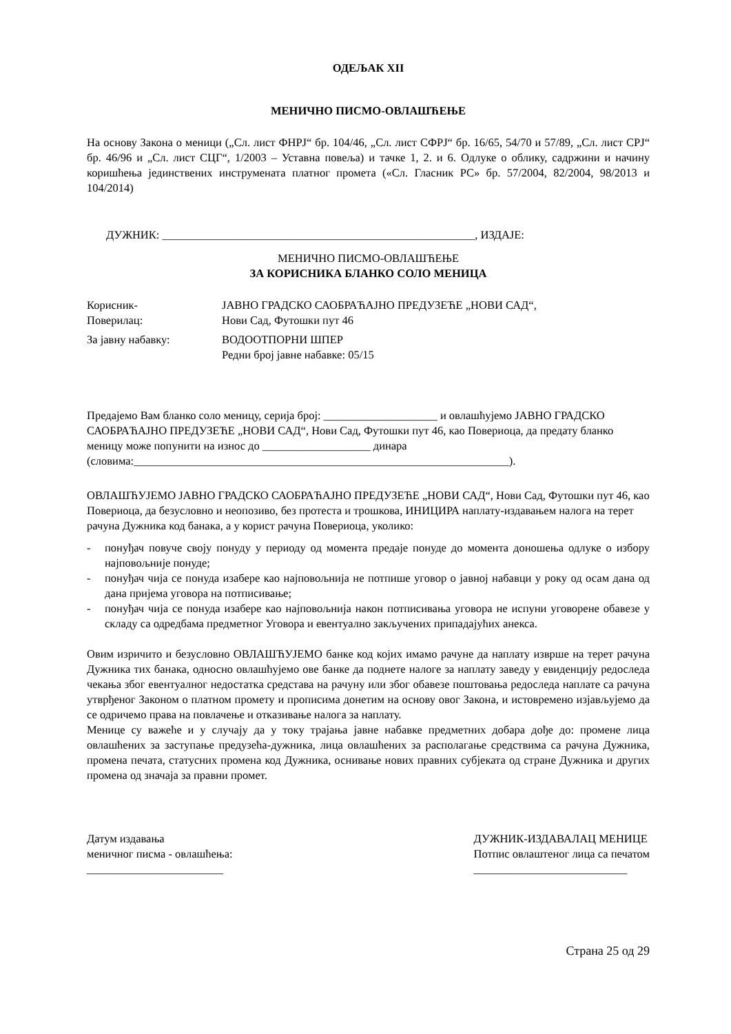ОДЕЉАК XII
МЕНИЧНО ПИСМО-ОВЛАШЋЕЊЕ
На основу Закона о меници („Сл. лист ФНРЈ“ бр. 104/46, „Сл. лист СФРЈ“ бр. 16/65, 54/70 и 57/89, „Сл. лист СРЈ“ бр. 46/96 и „Сл. лист СЦГ“, 1/2003 – Уставна повеља) и тачке 1, 2. и 6. Одлуке о облику, садржини и начину коришћења јединствених инструмената платног промета («Сл. Гласник РС» бр. 57/2004, 82/2004, 98/2013 и 104/2014)
ДУЖНИК: _______________________________________________________, ИЗДАЈЕ:
МЕНИЧНО ПИСМО-ОВЛАШЋЕЊЕ
ЗА КОРИСНИКА БЛАНКО СОЛО МЕНИЦА
Корисник-
Поверилац:
ЈАВНО ГРАДСКО САОБРАЋАЈНО ПРЕДУЗЕЋЕ „НОВИ САД“,
Нови Сад, Футошки пут 46
За јавну набавку: ВОДООТПОРНИ ШПЕР
Редни број јавне набавке: 05/15
Предајемо Вам бланко соло меницу, серија број: ____________________ и овлашћујемо ЈАВНО ГРАДСКО САОБРАЋАЈНО ПРЕДУЗЕЋЕ „НОВИ САД“, Нови Сад, Футошки пут 46, као Повериоца, да предату бланко меницу може попунити на износ до ___________________ динара (словима:__________________________________________________________________).
ОВЛАШЋУЈЕМО ЈАВНО ГРАДСКО САОБРАЋАЈНО ПРЕДУЗЕЋЕ „НОВИ САД“, Нови Сад, Футошки пут 46, као Повериоца, да безусловно и неопозиво, без протеста и трошкова, ИНИЦИРА наплату-издавањем налога на терет рачуна Дужника код банака, а у корист рачуна Повериоца, уколико:
- понуђач повуче своју понуду у периоду од момента предаје понуде до момента доношења одлуке о избору најповољније понуде;
- понуђач чија се понуда изабере као најповољнија не потпише уговор о јавној набавци у року од осам дана од дана пријема уговора на потписивање;
- понуђач чија се понуда изабере као најповољнија након потписивања уговора не испуни уговорене обавезе у складу са одредбама предметног Уговора и евентуално закључених припадајућих анекса.
Овим изричито и безусловно ОВЛАШЋУЈЕМО банке код којих имамо рачуне да наплату изврше на терет рачуна Дужника тих банака, односно овлашћујемо ове банке да поднете налоге за наплату заведу у евиденцију редоследа чекања због евентуалног недостатка средстава на рачуну или због обавезе поштовања редоследа наплате са рачуна утврђеног Законом о платном промету и прописима донетим на основу овог Закона, и истовремено изјављујемо да се одричемо права на повлачење и отказивање налога за наплату.
Менице су важеће и у случају да у току трајања јавне набавке предметних добара дође до: промене лица овлашћених за заступање предузећа-дужника, лица овлашћених за располагање средствима са рачуна Дужника, промена печата, статусних промена код Дужника, оснивање нових правних субјеката од стране Дужника и других промена од значаја за правни промет.
Датум издавања
меничног писма - овлашћења:
________________________
ДУЖНИК-ИЗДАВАЛАЦ МЕНИЦЕ
Потпис овлаштеног лица са печатом
___________________________
Страна 25 од 29